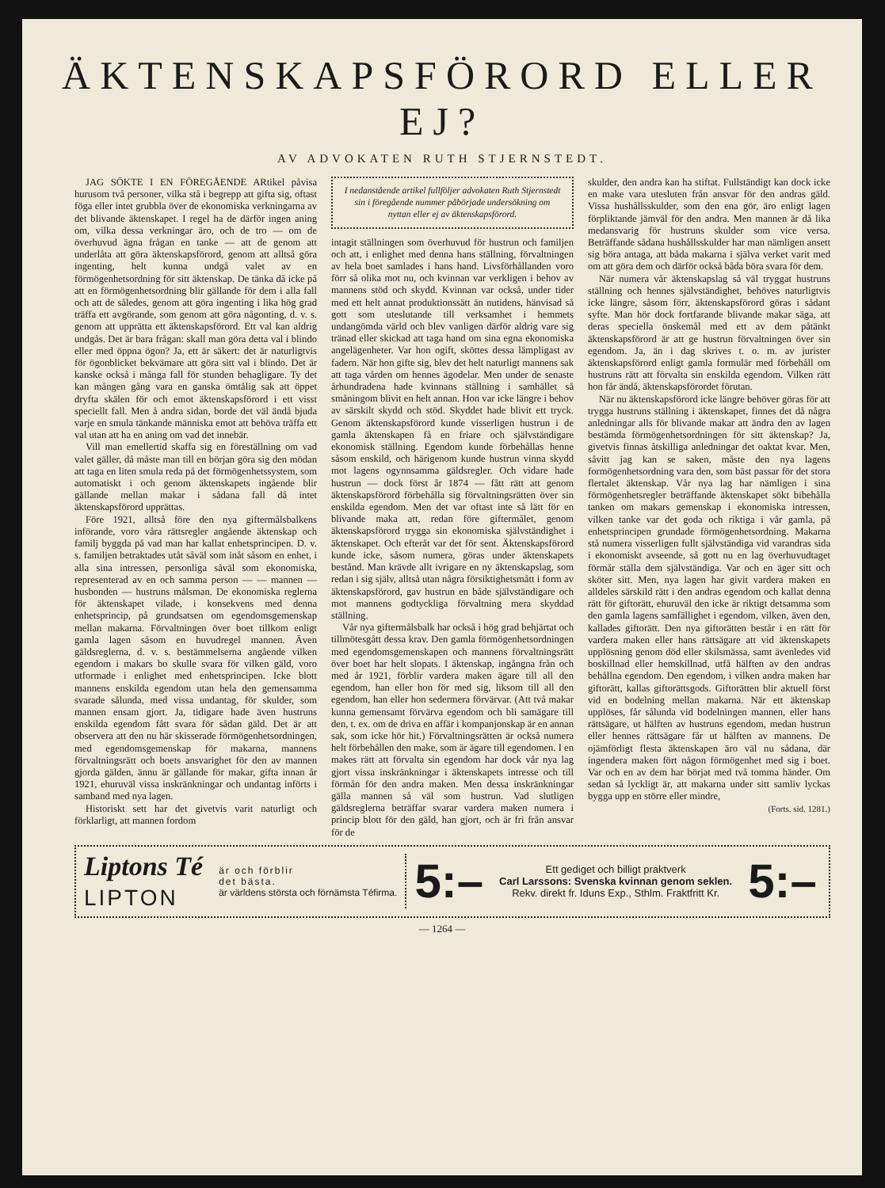ÄKTENSKAPSFÖRORD ELLER EJ?
AV ADVOKATEN RUTH STJERNSTEDT.
JAG SÖKTE I EN FÖREGÅENDE ARtikel påvisa hurusom två personer, vilka stå i begrepp att gifta sig, oftast föga eller intet grubbla över de ekonomiska verkningarna av det blivande äktenskapet. I regel ha de därför ingen aning om, vilka dessa verkningar äro, och de tro — om de överhuvud ägna frågan en tanke — att de genom att underlåta att göra äktenskapsförord, genom att alltså göra ingenting, helt kunna undgå valet av en förmögenhetsordning för sitt äktenskap. De tänka då icke på att en förmögenhetsordning blir gällande för dem i alla fall och att de således, genom att göra ingenting i lika hög grad träffa ett avgörande, som genom att göra någonting, d. v. s. genom att upprätta ett äktenskapsförord. Ett val kan aldrig undgås. Det är bara frågan: skall man göra detta val i blindo eller med öppna ögon? Ja, ett är säkert: det är naturligtvis för ögonblicket bekvämare att göra sitt val i blindo. Det är kanske också i många fall för stunden behagligare. Ty det kan mången gång vara en ganska ömtålig sak att öppet dryfta skälen för och emot äktenskapsförord i ett visst speciellt fall. Men å andra sidan, borde det väl ändå bjuda varje en smula tänkande människa emot att behöva träffa ett val utan att ha en aning om vad det innebär.
Vill man emellertid skaffa sig en föreställning om vad valet gäller, då måste man till en början göra sig den mödan att taga en liten smula reda på det förmögenhetssystem, som automatiskt i och genom äktenskapets ingående blir gällande mellan makar i sådana fall då intet äktenskapsförord upprättas.
Före 1921, alltså före den nya giftermålsbalkens införande, voro våra rättsregler angående äktenskap och familj byggda på vad man har kallat enhetsprincipen. D. v. s. familjen betraktades utåt såväl som inåt såsom en enhet, i alla sina intressen, personliga såväl som ekonomiska, representerad av en och samma person — — mannen — husbonden — hustruns målsman. De ekonomiska reglerna för äktenskapet vilade, i konsekvens med denna enhetsprincip, på grundsatsen om egendomsgemenskap mellan makarna. Förvaltningen över boet tillkom enligt gamla lagen såsom en huvudregel mannen. Även gäldsreglerna, d. v. s. bestämmelserna angående vilken egendom i makars bo skulle svara för vilken gäld, voro utformade i enlighet med enhetsprincipen. Icke blott mannens enskilda egendom utan hela den gemensamma svarade sålunda, med vissa undantag, för skulder, som mannen ensam gjort. Ja, tidigare hade även hustruns enskilda egendom fått svara för sådan gäld. Det är att observera att den nu här skisserade förmögenhetsordningen, med egendomsgemenskap för makarna, mannens förvaltningsrätt och boets ansvarighet för den av mannen gjorda gälden, ännu är gällande för makar, gifta innan år 1921, ehuruväl vissa inskränkningar och undantag införts i samband med nya lagen.
Historiskt sett har det givetvis varit naturligt och förklarligt, att mannen fordom
I nedanstående artikel fullföljer advokaten Ruth Stjernstedt sin i föregående nummer påbörjade undersökning om nyttan eller ej av äktenskapsförord.
intagit ställningen som överhuvud för hustrun och familjen och att, i enlighet med denna hans ställning, förvaltningen av hela boet samlades i hans hand. Livsförhållanden voro förr så olika mot nu, och kvinnan var verkligen i behov av mannens stöd och skydd. Kvinnan var också, under tider med ett helt annat produktionssätt än nutidens, hänvisad så gott som uteslutande till verksamhet i hemmets undangömda värld och blev vanligen därför aldrig vare sig tränad eller skickad att taga hand om sina egna ekonomiska angelägenheter. Var hon ogift, sköttes dessa lämpligast av fadern. När hon gifte sig, blev det helt naturligt mannens sak att taga vården om hennes ägodelar. Men under de senaste århundradena hade kvinnans ställning i samhället så småningom blivit en helt annan. Hon var icke längre i behov av särskilt skydd och stöd. Skyddet hade blivit ett tryck. Genom äktenskapsförord kunde visserligen hustrun i de gamla äktenskapen få en friare och självständigare ekonomisk ställning. Egendom kunde förbehållas henne såsom enskild, och härigenom kunde hustrun vinna skydd mot lagens ogynnsamma gäldsregler. Och vidare hade hustrun — dock först år 1874 — fått rätt att genom äktenskapsförord förbehålla sig förvaltningsrätten över sin enskilda egendom. Men det var oftast inte så lätt för en blivande maka att, redan före giftermålet, genom äktenskapsförord trygga sin ekonomiska självständighet i äktenskapet. Och efteråt var det för sent. Äktenskapsförord kunde icke, såsom numera, göras under äktenskapets bestånd. Man krävde allt ivrigare en ny äktenskapslag, som redan i sig själv, alltså utan några försiktighetsmått i form av äktenskapsförord, gav hustrun en både självständigare och mot mannens godtyckliga förvaltning mera skyddad ställning.
Vår nya giftermålsbalk har också i hög grad behjärtat och tillmötesgått dessa krav. Den gamla förmögenhetsordningen med egendomsgemenskapen och mannens förvaltningsrätt över boet har helt slopats. I äktenskap, ingångna från och med år 1921, förblir vardera maken ägare till all den egendom, han eller hon för med sig, liksom till all den egendom, han eller hon sedermera förvärvar. (Att två makar kunna gemensamt förvärva egendom och bli samägare till den, t. ex. om de driva en affär i kompanjonskap är en annan sak, som icke hör hit.) Förvaltningsrätten är också numera helt förbehållen den make, som är ägare till egendomen. I en makes rätt att förvalta sin egendom har dock vår nya lag gjort vissa inskränkningar i äktenskapets intresse och till förmån för den andra maken. Men dessa inskränkningar gälla mannen så väl som hustrun. Vad slutligen gäldsreglerna beträffar svarar vardera maken numera i princip blott för den gäld, han gjort, och är fri från ansvar för de
skulder, den andra kan ha stiftat. Fullständigt kan dock icke en make vara utesluten från ansvar för den andras gäld. Vissa hushållsskulder, som den ena gör, äro enligt lagen förpliktande jämväl för den andra. Men mannen är då lika medansvarig för hustruns skulder som vice versa. Beträffande sådana hushållsskulder har man nämligen ansett sig böra antaga, att båda makarna i själva verket varit med om att göra dem och därför också båda böra svara för dem.
När numera vår äktenskapslag så väl tryggat hustruns ställning och hennes självständighet, behöves naturligtvis icke längre, såsom förr, äktenskapsförord göras i sådant syfte. Man hör dock fortfarande blivande makar säga, att deras speciella önskemål med ett av dem påtänkt äktenskapsförord är att ge hustrun förvaltningen över sin egendom. Ja, än i dag skrives t. o. m. av jurister äktenskapsförord enligt gamla formulär med förbehåll om hustruns rätt att förvalta sin enskilda egendom. Vilken rätt hon får ändå, äktenskapsförordet förutan.
När nu äktenskapsförord icke längre behöver göras för att trygga hustruns ställning i äktenskapet, finnes det då några anledningar alls för blivande makar att ändra den av lagen bestämda förmögenhetsordningen för sitt äktenskap? Ja, givetvis finnas åtskilliga anledningar det oaktat kvar. Men, såvitt jag kan se saken, måste den nya lagens formögenhetsordning vara den, som bäst passar för det stora flertalet äktenskap. Vår nya lag har nämligen i sina förmögenhetsregler beträffande äktenskapet sökt bibehålla tanken om makars gemenskap i ekonomiska intressen, vilken tanke var det goda och riktiga i vår gamla, på enhetsprincipen grundade förmögenhetsordning. Makarna stå numera visserligen fullt självständiga vid varandras sida i ekonomiskt avseende, så gott nu en lag överhuvudtaget förmår ställa dem självständiga. Var och en äger sitt och sköter sitt. Men, nya lagen har givit vardera maken en alldeles särskild rätt i den andras egendom och kallat denna rätt för giftorätt, ehuruväl den icke är riktigt detsamma som den gamla lagens samfällighet i egendom, vilken, även den, kallades giftorätt. Den nya giftorätten består i en rätt för vardera maken eller hans rättsägare att vid äktenskapets upplösning genom död eller skilsmässa, samt ävenledes vid boskillnad eller hemskillnad, utfå hälften av den andras behållna egendom. Den egendom, i vilken andra maken har giftorätt, kallas giftorättsgods. Giftorätten blir aktuell först vid en bodelning mellan makarna. När ett äktenskap upplöses, får sålunda vid bodelningen mannen, eller hans rättsägare, ut hälften av hustruns egendom, medan hustrun eller hennes rättsägare får ut hälften av mannens. De ojämförligt flesta äktenskapen äro väl nu sådana, där ingendera maken fört någon förmögenhet med sig i boet. Var och en av dem har börjat med två tomma händer. Om sedan så lyckligt är, att makarna under sitt samliv lyckas bygga upp en större eller mindre,
(Forts. sid. 1281.)
Liptons Té
LIPTON
är och förblir
det bästa.
är världens största och förnämsta Téfirma.
5:–
Ett gediget och billigt praktverk
Carl Larssons: Svenska kvinnan genom seklen.
Rekv. direkt fr. Iduns Exp., Sthlm. Fraktfritt Kr.
5:–
— 1264 —